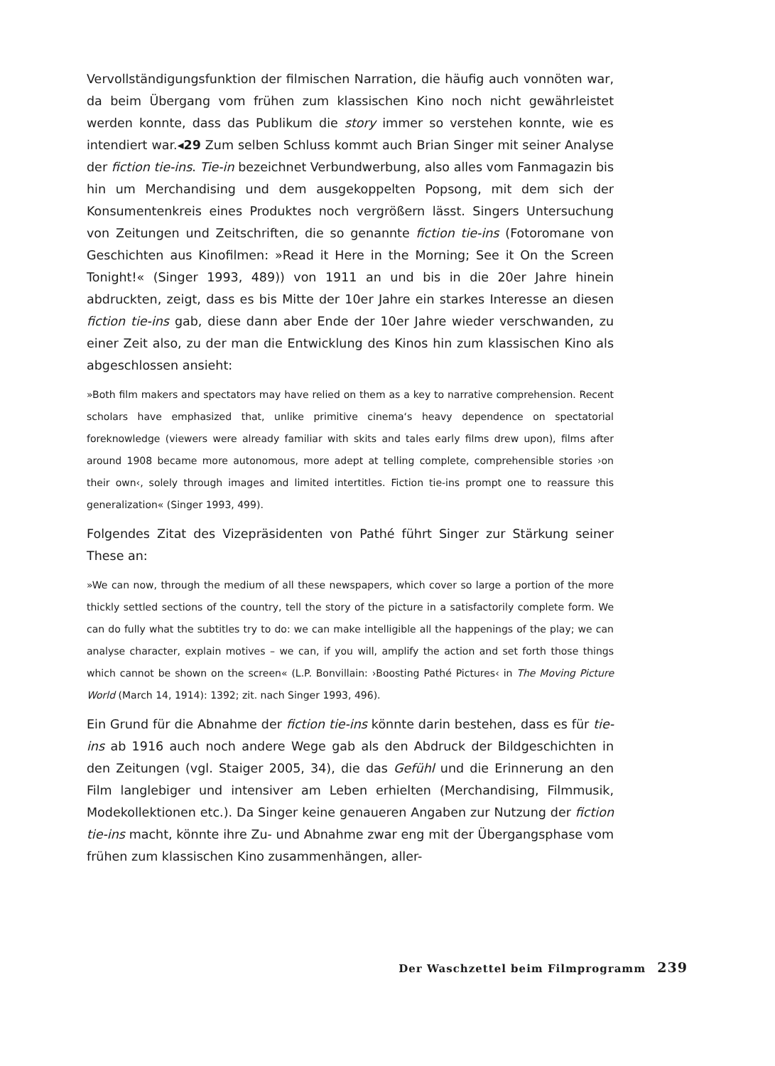Vervollständigungsfunktion der filmischen Narration, die häufig auch vonnöten war, da beim Übergang vom frühen zum klassischen Kino noch nicht gewährleistet werden konnte, dass das Publikum die story immer so verstehen konnte, wie es intendiert war.◂29 Zum selben Schluss kommt auch Brian Singer mit seiner Analyse der fiction tie-ins. Tie-in bezeichnet Verbundwerbung, also alles vom Fanmagazin bis hin um Merchandising und dem ausgekoppelten Popsong, mit dem sich der Konsumentenkreis eines Produktes noch vergrößern lässt. Singers Untersuchung von Zeitungen und Zeitschriften, die so genannte fiction tie-ins (Fotoromane von Geschichten aus Kinofilmen: »Read it Here in the Morning; See it On the Screen Tonight!« (Singer 1993, 489)) von 1911 an und bis in die 20er Jahre hinein abdruckten, zeigt, dass es bis Mitte der 10er Jahre ein starkes Interesse an diesen fiction tie-ins gab, diese dann aber Ende der 10er Jahre wieder verschwanden, zu einer Zeit also, zu der man die Entwicklung des Kinos hin zum klassischen Kino als abgeschlossen ansieht:
»Both film makers and spectators may have relied on them as a key to narrative comprehension. Recent scholars have emphasized that, unlike primitive cinema‘s heavy dependence on spectatorial foreknowledge (viewers were already familiar with skits and tales early films drew upon), films after around 1908 became more autonomous, more adept at telling complete, comprehensible stories ›on their own‹, solely through images and limited intertitles. Fiction tie-ins prompt one to reassure this generalization« (Singer 1993, 499).
Folgendes Zitat des Vizepräsidenten von Pathé führt Singer zur Stärkung seiner These an:
»We can now, through the medium of all these newspapers, which cover so large a portion of the more thickly settled sections of the country, tell the story of the picture in a satisfactorily complete form. We can do fully what the subtitles try to do: we can make intelligible all the happenings of the play; we can analyse character, explain motives – we can, if you will, amplify the action and set forth those things which cannot be shown on the screen« (L.P. Bonvillain: ›Boosting Pathé Pictures‹ in The Moving Picture World (March 14, 1914): 1392; zit. nach Singer 1993, 496).
Ein Grund für die Abnahme der fiction tie-ins könnte darin bestehen, dass es für tie-ins ab 1916 auch noch andere Wege gab als den Abdruck der Bildgeschichten in den Zeitungen (vgl. Staiger 2005, 34), die das Gefühl und die Erinnerung an den Film langlebiger und intensiver am Leben erhielten (Merchandising, Filmmusik, Modekollektionen etc.). Da Singer keine genaueren Angaben zur Nutzung der fiction tie-ins macht, könnte ihre Zu- und Abnahme zwar eng mit der Übergangsphase vom frühen zum klassischen Kino zusammenhängen, aller-
Der Waschzettel beim Filmprogramm 239